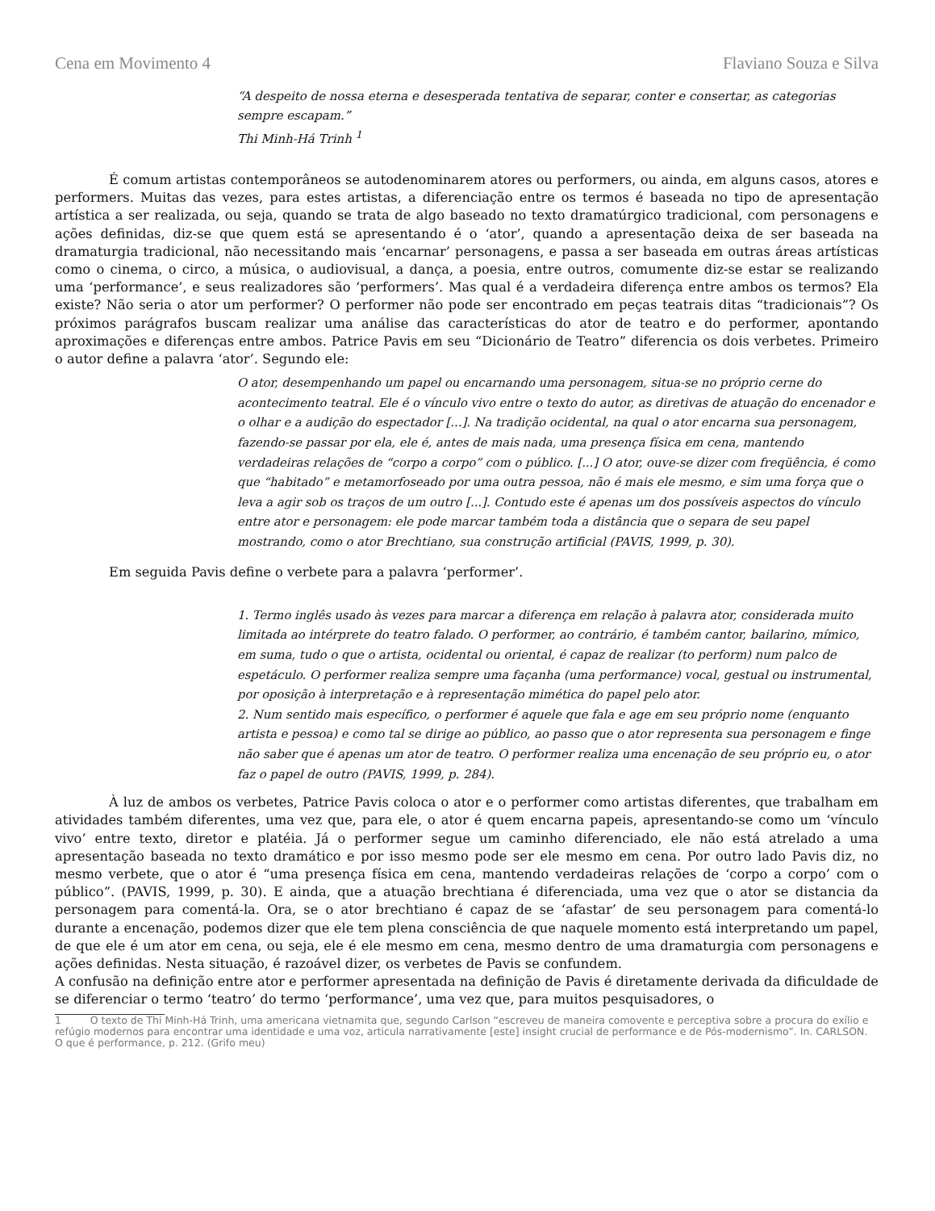Cena em Movimento 4 Flaviano Souza e Silva
“A despeito de nossa eterna e desesperada tentativa de separar, conter e consertar, as categorias sempre escapam.”
Thi Minh-Há Trinh <sup>1</sup>
É comum artistas contemporâneos se autodenominarem atores ou performers, ou ainda, em alguns casos, atores e performers. Muitas das vezes, para estes artistas, a diferenciação entre os termos é baseada no tipo de apresentação artística a ser realizada, ou seja, quando se trata de algo baseado no texto dramatúrgico tradicional, com personagens e ações definidas, diz-se que quem está se apresentando é o ‘ator’, quando a apresentação deixa de ser baseada na dramaturgia tradicional, não necessitando mais ‘encarnar’ personagens, e passa a ser baseada em outras áreas artísticas como o cinema, o circo, a música, o audiovisual, a dança, a poesia, entre outros, comumente diz-se estar se realizando uma ‘performance’, e seus realizadores são ‘performers’. Mas qual é a verdadeira diferença entre ambos os termos? Ela existe? Não seria o ator um performer? O performer não pode ser encontrado em peças teatrais ditas “tradicionais”? Os próximos parágrafos buscam realizar uma análise das características do ator de teatro e do performer, apontando aproximações e diferenças entre ambos. Patrice Pavis em seu “Dicionário de Teatro” diferencia os dois verbetes. Primeiro o autor define a palavra ‘ator’. Segundo ele:
O ator, desempenhando um papel ou encarnando uma personagem, situa-se no próprio cerne do acontecimento teatral. Ele é o vínculo vivo entre o texto do autor, as diretivas de atuação do encenador e o olhar e a audição do espectador [...]. Na tradição ocidental, na qual o ator encarna sua personagem, fazendo-se passar por ela, ele é, antes de mais nada, uma presença física em cena, mantendo verdadeiras relações de “corpo a corpo” com o público. [...] O ator, ouve-se dizer com freqüência, é como que “habitado” e metamorfoseado por uma outra pessoa, não é mais ele mesmo, e sim uma força que o leva a agir sob os traços de um outro [...]. Contudo este é apenas um dos possíveis aspectos do vínculo entre ator e personagem: ele pode marcar também toda a distância que o separa de seu papel mostrando, como o ator Brechtiano, sua construção artificial (PAVIS, 1999, p. 30).
Em seguida Pavis define o verbete para a palavra ‘performer’.
1. Termo inglês usado às vezes para marcar a diferença em relação à palavra ator, considerada muito limitada ao intérprete do teatro falado. O performer, ao contrário, é também cantor, bailarino, mímico, em suma, tudo o que o artista, ocidental ou oriental, é capaz de realizar (to perform) num palco de espetáculo. O performer realiza sempre uma façanha (uma performance) vocal, gestual ou instrumental, por oposição à interpretação e à representação mimética do papel pelo ator.
2. Num sentido mais específico, o performer é aquele que fala e age em seu próprio nome (enquanto artista e pessoa) e como tal se dirige ao público, ao passo que o ator representa sua personagem e finge não saber que é apenas um ator de teatro. O performer realiza uma encenação de seu próprio eu, o ator faz o papel de outro (PAVIS, 1999, p. 284).
À luz de ambos os verbetes, Patrice Pavis coloca o ator e o performer como artistas diferentes, que trabalham em atividades também diferentes, uma vez que, para ele, o ator é quem encarna papeis, apresentando-se como um ‘vínculo vivo’ entre texto, diretor e platéia. Já o performer segue um caminho diferenciado, ele não está atrelado a uma apresentação baseada no texto dramático e por isso mesmo pode ser ele mesmo em cena. Por outro lado Pavis diz, no mesmo verbete, que o ator é “uma presença física em cena, mantendo verdadeiras relações de ‘corpo a corpo’ com o público”. (PAVIS, 1999, p. 30). E ainda, que a atuação brechtiana é diferenciada, uma vez que o ator se distancia da personagem para comentá-la. Ora, se o ator brechtiano é capaz de se ‘afastar’ de seu personagem para comentá-lo durante a encenação, podemos dizer que ele tem plena consciência de que naquele momento está interpretando um papel, de que ele é um ator em cena, ou seja, ele é ele mesmo em cena, mesmo dentro de uma dramaturgia com personagens e ações definidas. Nesta situação, é razoável dizer, os verbetes de Pavis se confundem.
A confusão na definição entre ator e performer apresentada na definição de Pavis é diretamente derivada da dificuldade de se diferenciar o termo ‘teatro’ do termo ‘performance’, uma vez que, para muitos pesquisadores, o
1 O texto de Thi Minh-Há Trinh, uma americana vietnamita que, segundo Carlson “escreveu de maneira comovente e perceptiva sobre a procura do exílio e refúgio modernos para encontrar uma identidade e uma voz, articula narrativamente [este] insight crucial de performance e de Pós-modernismo”. In. CARLSON. O que é performance, p. 212. (Grifo meu)